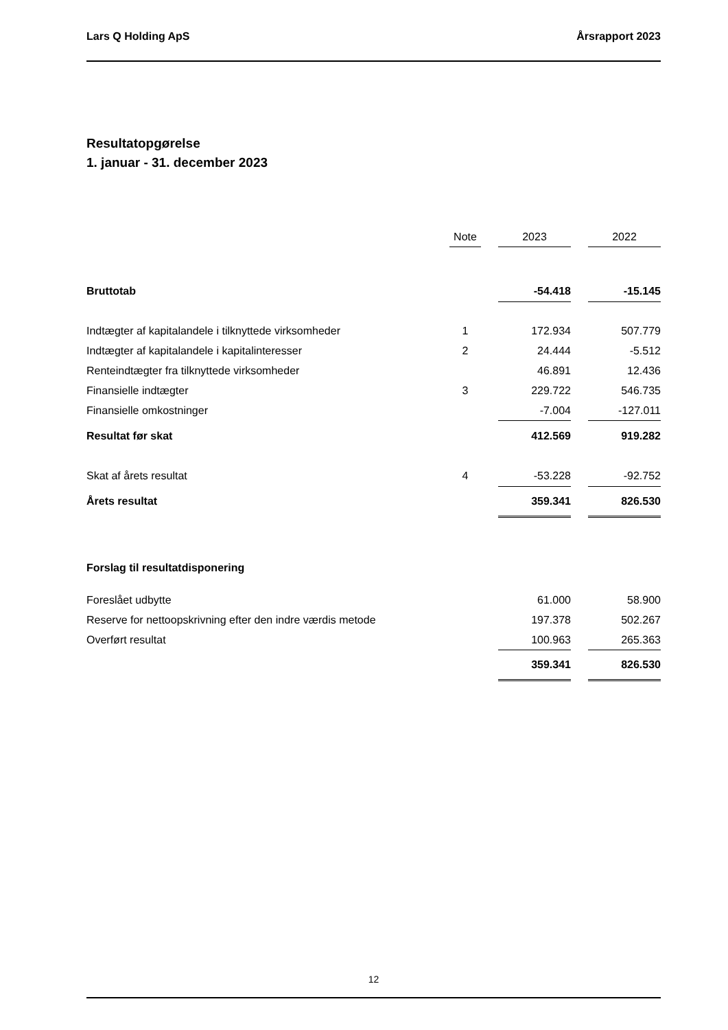Lars Q Holding ApS Årsrapport 2023
Resultatopgørelse
1. januar - 31. december 2023
| | Note | | 2023 | | 2022 |
| --- | --- | --- | --- | --- | --- |
| Bruttotab | | | -54.418 | | -15.145 |
| Indtægter af kapitalandele i tilknyttede virksomheder | 1 | | 172.934 | | 507.779 |
| Indtægter af kapitalandele i kapitalinteresser | 2 | | 24.444 | | -5.512 |
| Renteindtægter fra tilknyttede virksomheder | | | 46.891 | | 12.436 |
| Finansielle indtægter | 3 | | 229.722 | | 546.735 |
| Finansielle omkostninger | | | -7.004 | | -127.011 |
| Resultat før skat | | | 412.569 | | 919.282 |
| Skat af årets resultat | 4 | | -53.228 | | -92.752 |
| Årets resultat | | | 359.341 | | 826.530 |
| Forslag til resultatdisponering | | | | | |
| Foreslået udbytte | | | 61.000 | | 58.900 |
| Reserve for nettoopskrivning efter den indre værdis metode | | | 197.378 | | 502.267 |
| Overført resultat | | | 100.963 | | 265.363 |
| | | | 359.341 | | 826.530 |
12